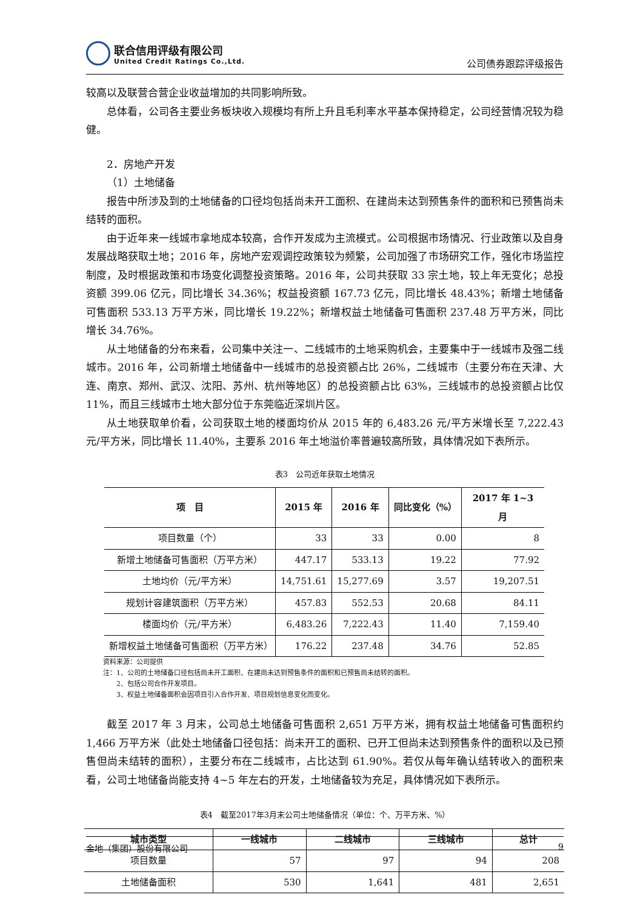联合信用评级有限公司
United Credit Ratings Co.,Ltd.
公司债券跟踪评级报告
较高以及联营合营企业收益增加的共同影响所致。
总体看，公司各主要业务板块收入规模均有所上升且毛利率水平基本保持稳定，公司经营情况较为稳健。
2．房地产开发
（1）土地储备
报告中所涉及到的土地储备的口径均包括尚未开工面积、在建尚未达到预售条件的面积和已预售尚未结转的面积。
由于近年来一线城市拿地成本较高，合作开发成为主流模式。公司根据市场情况、行业政策以及自身发展战略获取土地；2016 年，房地产宏观调控政策较为频繁，公司加强了市场研究工作，强化市场监控制度，及时根据政策和市场变化调整投资策略。2016 年，公司共获取 33 宗土地，较上年无变化；总投资额 399.06 亿元，同比增长 34.36%；权益投资额 167.73 亿元，同比增长 48.43%；新增土地储备可售面积 533.13 万平方米，同比增长 19.22%；新增权益土地储备可售面积 237.48 万平方米，同比增长 34.76%。
从土地储备的分布来看，公司集中关注一、二线城市的土地采购机会，主要集中于一线城市及强二线城市。2016 年，公司新增土地储备中一线城市的总投资额占比 26%，二线城市（主要分布在天津、大连、南京、郑州、武汉、沈阳、苏州、杭州等地区）的总投资额占比 63%，三线城市的总投资额占比仅 11%，而且三线城市土地大部分位于东莞临近深圳片区。
从土地获取单价看，公司获取土地的楼面均价从 2015 年的 6,483.26 元/平方米增长至 7,222.43 元/平方米，同比增长 11.40%，主要系 2016 年土地溢价率普遍较高所致，具体情况如下表所示。
表3　公司近年获取土地情况
| 项 目 | 2015 年 | 2016 年 | 同比变化（%） | 2017 年 1~3 月 |
| --- | --- | --- | --- | --- |
| 项目数量（个） | 33 | 33 | 0.00 | 8 |
| 新增土地储备可售面积（万平方米） | 447.17 | 533.13 | 19.22 | 77.92 |
| 土地均价（元/平方米） | 14,751.61 | 15,277.69 | 3.57 | 19,207.51 |
| 规划计容建筑面积（万平方米） | 457.83 | 552.53 | 20.68 | 84.11 |
| 楼面均价（元/平方米） | 6,483.26 | 7,222.43 | 11.40 | 7,159.40 |
| 新增权益土地储备可售面积（万平方米） | 176.22 | 237.48 | 34.76 | 52.85 |
资料来源：公司提供
注：1、公司的土地储备口径包括尚未开工面积、在建尚未达到预售条件的面积和已预售尚未结转的面积。
  2、包括公司合作开发项目。
  3、权益土地储备面积会因项目引入合作开发、项目规划信息变化而变化。
截至 2017 年 3 月末，公司总土地储备可售面积 2,651 万平方米，拥有权益土地储备可售面积约 1,466 万平方米（此处土地储备口径包括：尚未开工的面积、已开工但尚未达到预售条件的面积以及已预售但尚未结转的面积），主要分布在二线城市，占比达到 61.90%。若仅从每年确认结转收入的面积来看，公司土地储备尚能支持 4~5 年左右的开发，土地储备较为充足，具体情况如下表所示。
表4　截至2017年3月末公司土地储备情况（单位：个、万平方米、%）
| 城市类型 | 一线城市 | 二线城市 | 三线城市 | 总计 |
| --- | --- | --- | --- | --- |
| 项目数量 | 57 | 97 | 94 | 208 |
| 土地储备面积 | 530 | 1,641 | 481 | 2,651 |
金地（集团）股份有限公司 9